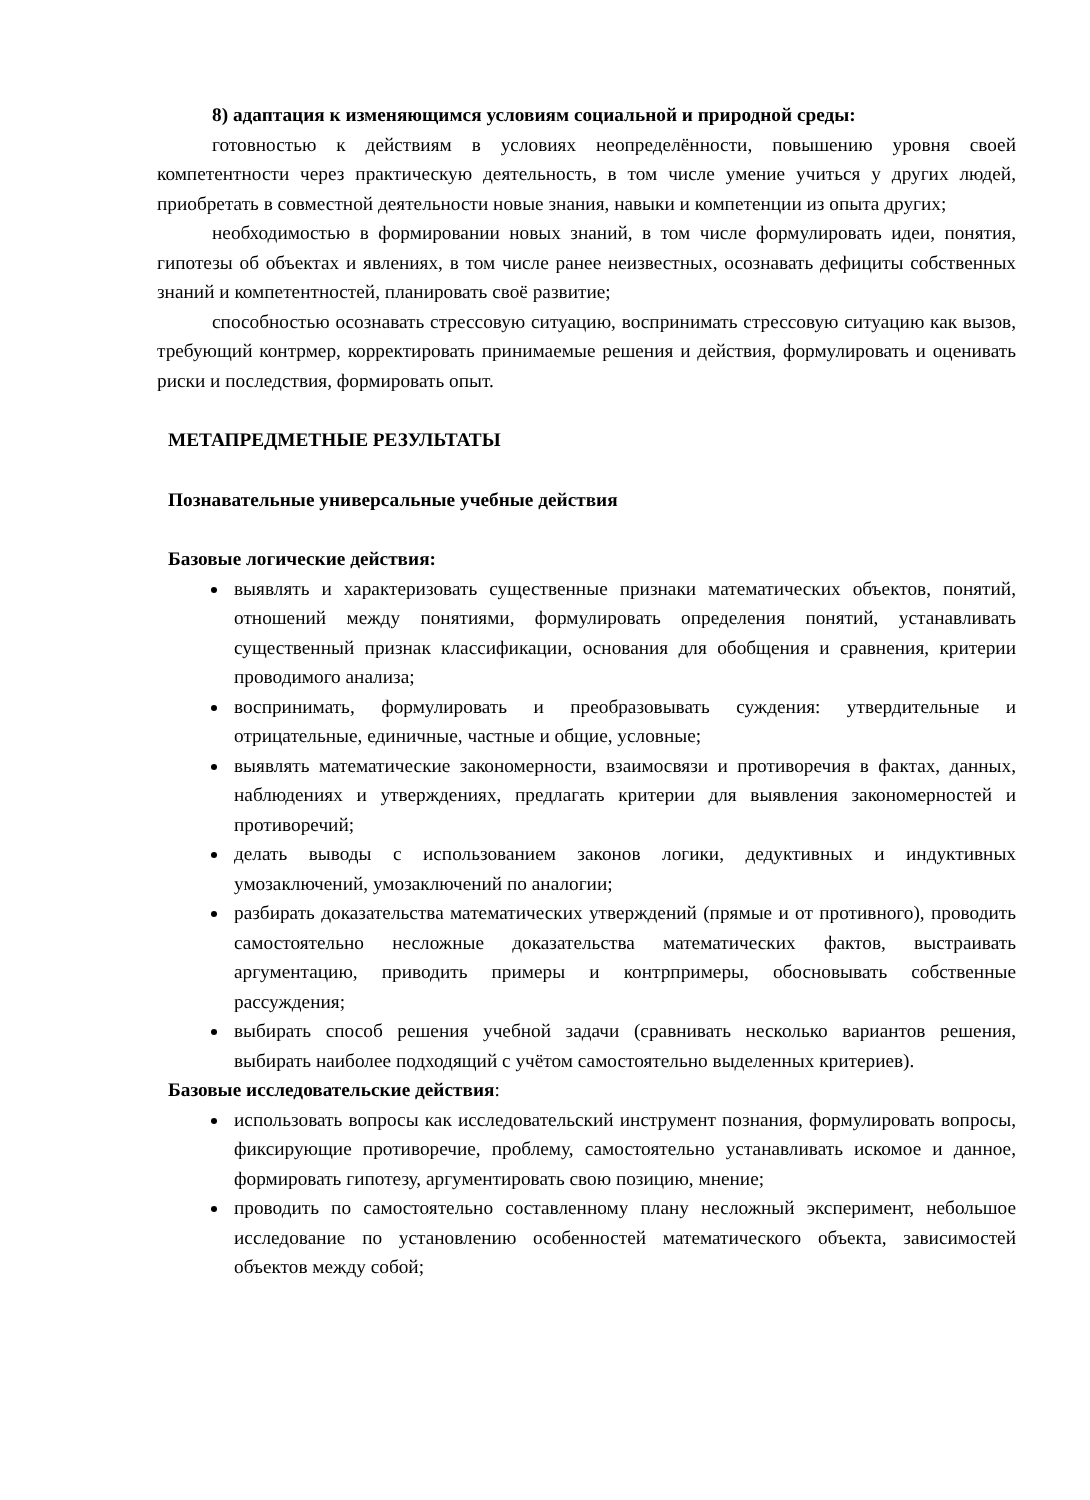8) адаптация к изменяющимся условиям социальной и природной среды:
готовностью к действиям в условиях неопределённости, повышению уровня своей компетентности через практическую деятельность, в том числе умение учиться у других людей, приобретать в совместной деятельности новые знания, навыки и компетенции из опыта других;
необходимостью в формировании новых знаний, в том числе формулировать идеи, понятия, гипотезы об объектах и явлениях, в том числе ранее неизвестных, осознавать дефициты собственных знаний и компетентностей, планировать своё развитие;
способностью осознавать стрессовую ситуацию, воспринимать стрессовую ситуацию как вызов, требующий контрмер, корректировать принимаемые решения и действия, формулировать и оценивать риски и последствия, формировать опыт.
МЕТАПРЕДМЕТНЫЕ РЕЗУЛЬТАТЫ
Познавательные универсальные учебные действия
Базовые логические действия:
выявлять и характеризовать существенные признаки математических объектов, понятий, отношений между понятиями, формулировать определения понятий, устанавливать существенный признак классификации, основания для обобщения и сравнения, критерии проводимого анализа;
воспринимать, формулировать и преобразовывать суждения: утвердительные и отрицательные, единичные, частные и общие, условные;
выявлять математические закономерности, взаимосвязи и противоречия в фактах, данных, наблюдениях и утверждениях, предлагать критерии для выявления закономерностей и противоречий;
делать выводы с использованием законов логики, дедуктивных и индуктивных умозаключений, умозаключений по аналогии;
разбирать доказательства математических утверждений (прямые и от противного), проводить самостоятельно несложные доказательства математических фактов, выстраивать аргументацию, приводить примеры и контрпримеры, обосновывать собственные рассуждения;
выбирать способ решения учебной задачи (сравнивать несколько вариантов решения, выбирать наиболее подходящий с учётом самостоятельно выделенных критериев).
Базовые исследовательские действия:
использовать вопросы как исследовательский инструмент познания, формулировать вопросы, фиксирующие противоречие, проблему, самостоятельно устанавливать искомое и данное, формировать гипотезу, аргументировать свою позицию, мнение;
проводить по самостоятельно составленному плану несложный эксперимент, небольшое исследование по установлению особенностей математического объекта, зависимостей объектов между собой;